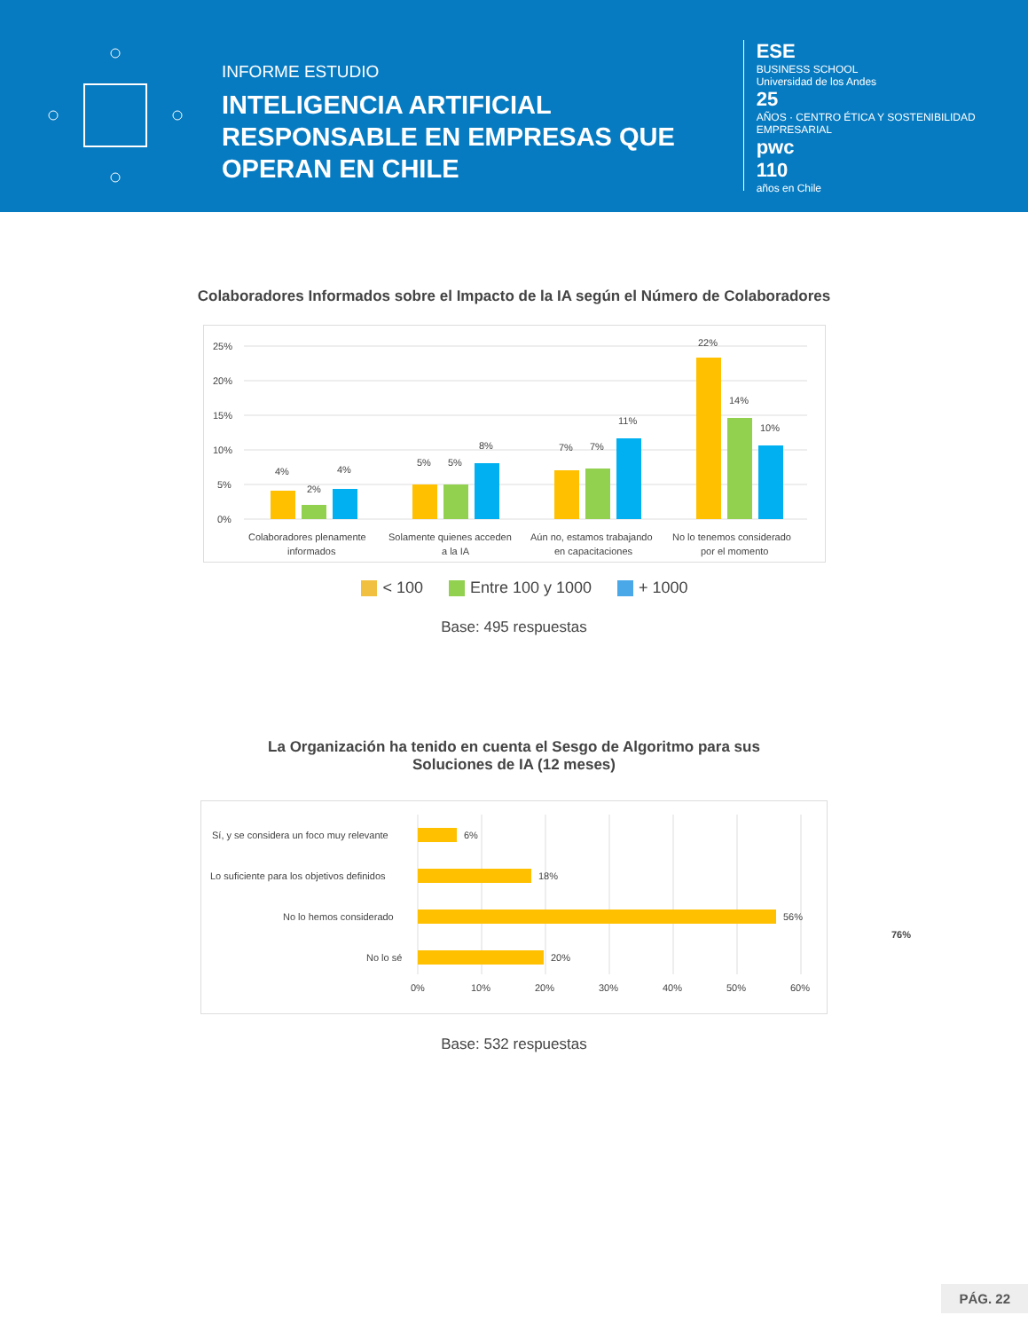INFORME ESTUDIO
INTELIGENCIA ARTIFICIAL RESPONSABLE EN EMPRESAS QUE OPERAN EN CHILE
ESE
BUSINESS SCHOOL
Universidad de los Andes
25
AÑOS · CENTRO ÉTICA Y SOSTENIBILIDAD EMPRESARIAL
pwc
110
años en Chile
Colaboradores Informados sobre el Impacto de la IA según el Número de Colaboradores
25%
20%
15%
10%
5%
0%
4%
2%
4%
5%
5%
8%
7%
7%
11%
22%
14%
10%
Colaboradores plenamente
informados
Solamente quienes acceden
a la IA
Aún no, estamos trabajando
en capacitaciones
No lo tenemos considerado
por el momento
< 100 Entre 100 y 1000 + 1000
Base: 495 respuestas
La Organización ha tenido en cuenta el Sesgo de Algoritmo para sus
Soluciones de IA (12 meses)
Sí, y se considera un foco muy relevante
6%
Lo suficiente para los objetivos definidos
18%
No lo hemos considerado
56%
No lo sé
20%
0%
10%
20%
30%
40%
50%
60%
76%
Base: 532 respuestas
PÁG. 22